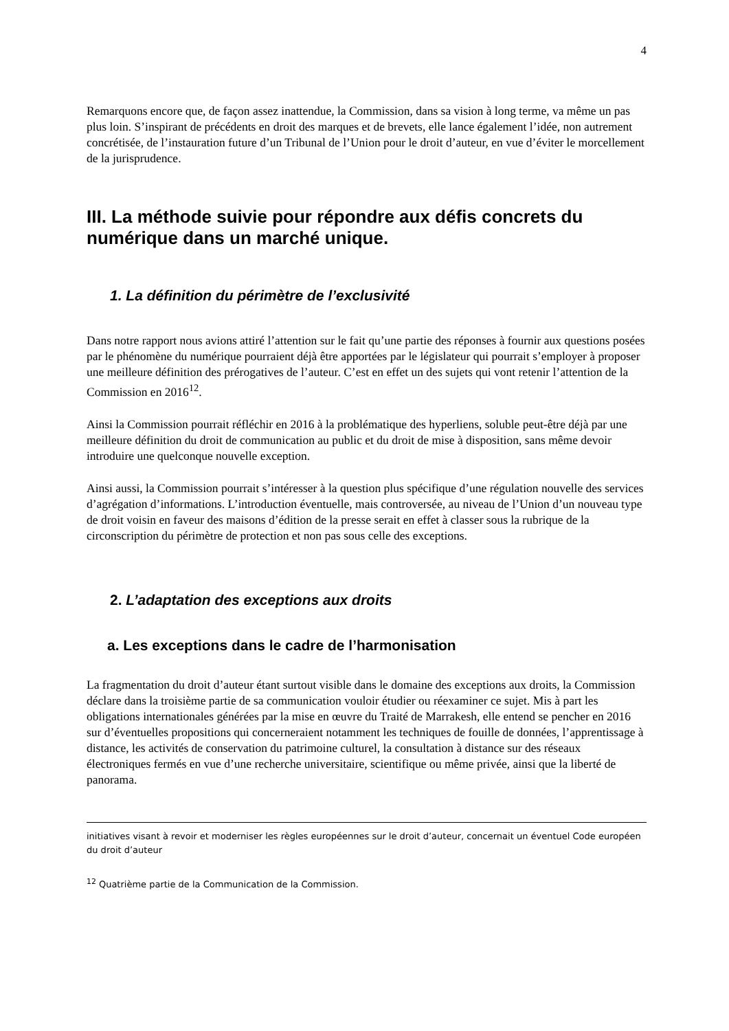4
Remarquons encore que, de façon assez inattendue, la Commission, dans sa vision à long terme, va même un pas plus loin. S’inspirant de précédents en droit des marques et de brevets, elle lance également l’idée, non autrement concrétisée, de l’instauration future d’un Tribunal de l’Union pour le droit d’auteur, en vue d’éviter le morcellement de la jurisprudence.
III. La méthode suivie pour répondre aux défis concrets du numérique dans un marché unique.
1. La définition du périmètre de l’exclusivité
Dans notre rapport nous avions attiré l’attention sur le fait qu’une partie des réponses à fournir aux questions posées par le phénomène du numérique pourraient déjà être apportées par le législateur qui pourrait s’employer à proposer une meilleure définition des prérogatives de l’auteur. C’est en effet un des sujets qui vont retenir l’attention de la Commission en 2016<sup>12</sup>.
Ainsi la Commission pourrait réfléchir en 2016 à la problématique des hyperliens, soluble peut-être déjà par une meilleure définition du droit de communication au public et du droit de mise à disposition, sans même devoir introduire une quelconque nouvelle exception.
Ainsi aussi, la Commission pourrait s’intéresser à la question plus spécifique d’une régulation nouvelle des services d’agrégation d’informations. L’introduction éventuelle, mais controversée, au niveau de l’Union d’un nouveau type de droit voisin en faveur des maisons d’édition de la presse serait en effet à classer sous la rubrique de la circonscription du périmètre de protection et non pas sous celle des exceptions.
2. L’adaptation des exceptions aux droits
a. Les exceptions dans le cadre de l’harmonisation
La fragmentation du droit d’auteur étant surtout visible dans le domaine des exceptions aux droits, la Commission déclare dans la troisième partie de sa communication vouloir étudier ou réexaminer ce sujet. Mis à part les obligations internationales générées par la mise en œuvre du Traité de Marrakesh, elle entend se pencher en 2016 sur d’éventuelles propositions qui concerneraient notamment les techniques de fouille de données, l’apprentissage à distance, les activités de conservation du patrimoine culturel, la consultation à distance sur des réseaux électroniques fermés en vue d’une recherche universitaire, scientifique ou même privée, ainsi que la liberté de panorama.
initiatives visant à revoir et moderniser les règles européennes sur le droit d’auteur, concernait un éventuel Code européen du droit d’auteur
<sup>12</sup> Quatrième partie de la Communication de la Commission.